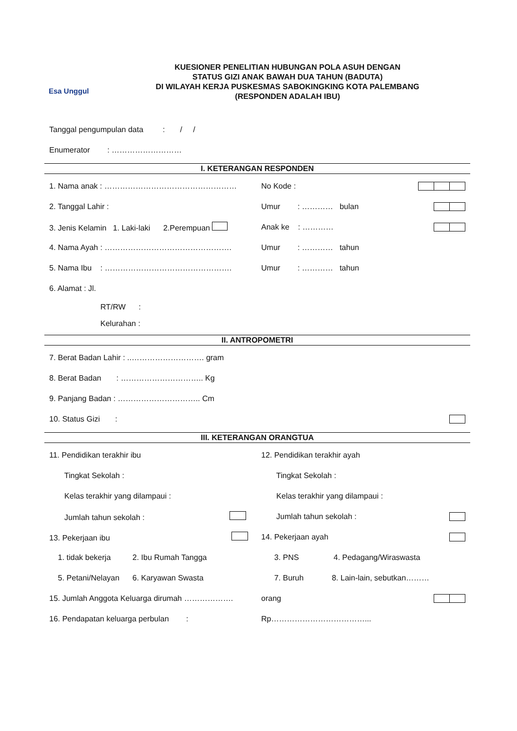Esa Unggul
KUESIONER PENELITIAN HUBUNGAN POLA ASUH DENGAN
STATUS GIZI ANAK BAWAH DUA TAHUN (BADUTA)
DI WILAYAH KERJA PUSKESMAS SABOKINGKING KOTA PALEMBANG
(RESPONDEN ADALAH IBU)
Tanggal pengumpulan data : / /
Enumerator : ………………………
I. KETERANGAN RESPONDEN
1. Nama anak : …………………………………………… No Kode :
2. Tanggal Lahir : Umur : ………… bulan
3. Jenis Kelamin 1. Laki-laki 2.Perempuan Anak ke : …………
4. Nama Ayah : …………………………………………. Umur : ………… tahun
5. Nama Ibu : …………………………………………. Umur : ………… tahun
6. Alamat : Jl.
RT/RW :
Kelurahan :
II. ANTROPOMETRI
7. Berat Badan Lahir : ..………………………. gram
8. Berat Badan : ………………………….. Kg
9. Panjang Badan : ………………………….. Cm
10. Status Gizi :
III. KETERANGAN ORANGTUA
11. Pendidikan terakhir ibu 12. Pendidikan terakhir ayah
Tingkat Sekolah : Tingkat Sekolah :
Kelas terakhir yang dilampaui : Kelas terakhir yang dilampaui :
Jumlah tahun sekolah : Jumlah tahun sekolah :
13. Pekerjaan ibu 14. Pekerjaan ayah
1. tidak bekerja 2. Ibu Rumah Tangga 3. PNS 4. Pedagang/Wiraswasta
5. Petani/Nelayan 6. Karyawan Swasta 7. Buruh 8. Lain-lain, sebutkan………
15. Jumlah Anggota Keluarga dirumah ………………. orang
16. Pendapatan keluarga perbulan : Rp………………………………...